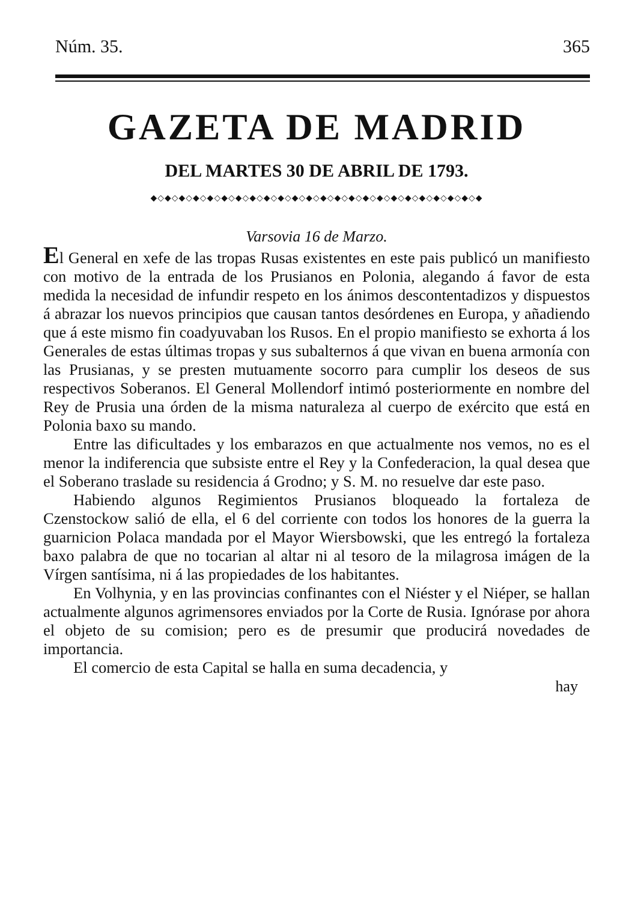Núm. 35. 365
GAZETA DE MADRID
DEL MARTES 30 DE ABRIL DE 1793.
◆◇◆◇◆◇◆◇◆◇◆◇◆◇◆◇◆◇◆◇◆◇◆◇◆◇◆◇◆◇◆◇◆◇◆◇◆◇◆◇◆◇◆◇◆◇◆
Varsovia 16 de Marzo.
El General en xefe de las tropas Rusas existentes en este pais publicó un manifiesto con motivo de la entrada de los Prusianos en Polonia, alegando á favor de esta medida la necesidad de infundir respeto en los ánimos descontentadizos y dispuestos á abrazar los nuevos principios que causan tantos desórdenes en Europa, y añadiendo que á este mismo fin coadyuvaban los Rusos. En el propio manifiesto se exhorta á los Generales de estas últimas tropas y sus subalternos á que vivan en buena armonía con las Prusianas, y se presten mutuamente socorro para cumplir los deseos de sus respectivos Soberanos. El General Mollendorf intimó posteriormente en nombre del Rey de Prusia una órden de la misma naturaleza al cuerpo de exército que está en Polonia baxo su mando.
Entre las dificultades y los embarazos en que actualmente nos vemos, no es el menor la indiferencia que subsiste entre el Rey y la Confederacion, la qual desea que el Soberano traslade su residencia á Grodno; y S. M. no resuelve dar este paso.
Habiendo algunos Regimientos Prusianos bloqueado la fortaleza de Czenstockow salió de ella, el 6 del corriente con todos los honores de la guerra la guarnicion Polaca mandada por el Mayor Wiersbowski, que les entregó la fortaleza baxo palabra de que no tocarian al altar ni al tesoro de la milagrosa imágen de la Vírgen santísima, ni á las propiedades de los habitantes.
En Volhynia, y en las provincias confinantes con el Niéster y el Niéper, se hallan actualmente algunos agrimensores enviados por la Corte de Rusia. Ignórase por ahora el objeto de su comision; pero es de presumir que producirá novedades de importancia.
El comercio de esta Capital se halla en suma decadencia, y
hay